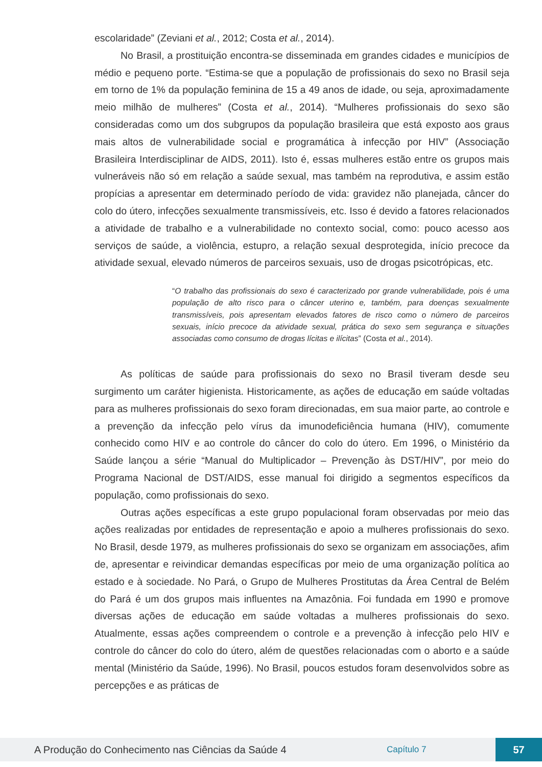escolaridade” (Zeviani et al., 2012; Costa et al., 2014).
No Brasil, a prostituição encontra-se disseminada em grandes cidades e municípios de médio e pequeno porte. “Estima-se que a população de profissionais do sexo no Brasil seja em torno de 1% da população feminina de 15 a 49 anos de idade, ou seja, aproximadamente meio milhão de mulheres” (Costa et al., 2014). “Mulheres profissionais do sexo são consideradas como um dos subgrupos da população brasileira que está exposto aos graus mais altos de vulnerabilidade social e programática à infecção por HIV” (Associação Brasileira Interdisciplinar de AIDS, 2011). Isto é, essas mulheres estão entre os grupos mais vulneráveis não só em relação a saúde sexual, mas também na reprodutiva, e assim estão propícias a apresentar em determinado período de vida: gravidez não planejada, câncer do colo do útero, infecções sexualmente transmissíveis, etc. Isso é devido a fatores relacionados a atividade de trabalho e a vulnerabilidade no contexto social, como: pouco acesso aos serviços de saúde, a violência, estupro, a relação sexual desprotegida, início precoce da atividade sexual, elevado números de parceiros sexuais, uso de drogas psicotrópicas, etc.
“O trabalho das profissionais do sexo é caracterizado por grande vulnerabilidade, pois é uma população de alto risco para o câncer uterino e, também, para doenças sexualmente transmissíveis, pois apresentam elevados fatores de risco como o número de parceiros sexuais, início precoce da atividade sexual, prática do sexo sem segurança e situações associadas como consumo de drogas lícitas e ilícitas” (Costa et al., 2014).
As políticas de saúde para profissionais do sexo no Brasil tiveram desde seu surgimento um caráter higienista. Historicamente, as ações de educação em saúde voltadas para as mulheres profissionais do sexo foram direcionadas, em sua maior parte, ao controle e a prevenção da infecção pelo vírus da imunodeficiência humana (HIV), comumente conhecido como HIV e ao controle do câncer do colo do útero. Em 1996, o Ministério da Saúde lançou a série “Manual do Multiplicador – Prevenção às DST/HIV”, por meio do Programa Nacional de DST/AIDS, esse manual foi dirigido a segmentos específicos da população, como profissionais do sexo.
Outras ações específicas a este grupo populacional foram observadas por meio das ações realizadas por entidades de representação e apoio a mulheres profissionais do sexo. No Brasil, desde 1979, as mulheres profissionais do sexo se organizam em associações, afim de, apresentar e reivindicar demandas específicas por meio de uma organização política ao estado e à sociedade. No Pará, o Grupo de Mulheres Prostitutas da Área Central de Belém do Pará é um dos grupos mais influentes na Amazônia. Foi fundada em 1990 e promove diversas ações de educação em saúde voltadas a mulheres profissionais do sexo. Atualmente, essas ações compreendem o controle e a prevenção à infecção pelo HIV e controle do câncer do colo do útero, além de questões relacionadas com o aborto e a saúde mental (Ministério da Saúde, 1996). No Brasil, poucos estudos foram desenvolvidos sobre as percepções e as práticas de
A Produção do Conhecimento nas Ciências da Saúde 4
Capítulo 7
57